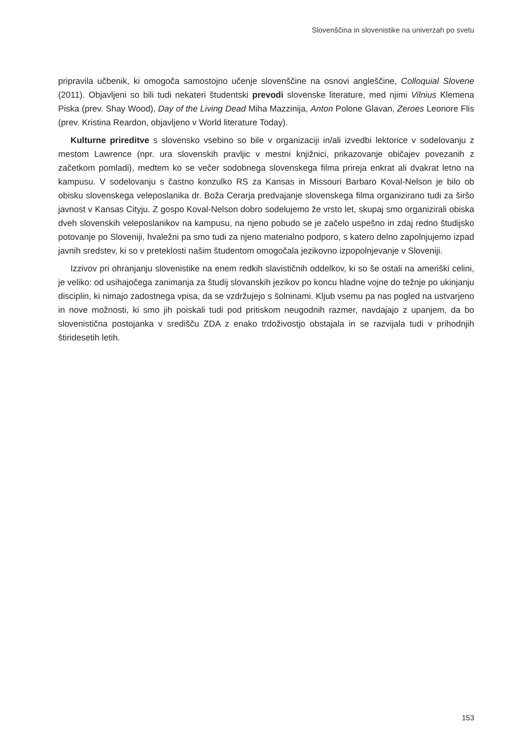Slovenščina in slovenistike na univerzah po svetu
pripravila učbenik, ki omogoča samostojno učenje slovenščine na osnovi angleščine, Colloquial Slovene (2011). Objavljeni so bili tudi nekateri študentski prevodi slovenske literature, med njimi Vilnius Klemena Piska (prev. Shay Wood), Day of the Living Dead Miha Mazzinija, Anton Polone Glavan, Zeroes Leonore Flis (prev. Kristina Reardon, objavljeno v World literature Today).
Kulturne prireditve s slovensko vsebino so bile v organizaciji in/ali izvedbi lektorice v sodelovanju z mestom Lawrence (npr. ura slovenskih pravljic v mestni knjižnici, prikazovanje običajev povezanih z začetkom pomladi), medtem ko se večer sodobnega slovenskega filma prireja enkrat ali dvakrat letno na kampusu. V sodelovanju s častno konzulko RS za Kansas in Missouri Barbaro Koval-Nelson je bilo ob obisku slovenskega veleposlanika dr. Boža Cerarja predvajanje slovenskega filma organizirano tudi za širšo javnost v Kansas Cityju. Z gospo Koval-Nelson dobro sodelujemo že vrsto let, skupaj smo organizirali obiska dveh slovenskih veleposlanikov na kampusu, na njeno pobudo se je začelo uspešno in zdaj redno študijsko potovanje po Sloveniji, hvaležni pa smo tudi za njeno materialno podporo, s katero delno zapolnjujemo izpad javnih sredstev, ki so v preteklosti našim študentom omogočala jezikovno izpopolnjevanje v Sloveniji.
Izzivov pri ohranjanju slovenistike na enem redkih slavističnih oddelkov, ki so še ostali na ameriški celini, je veliko: od usihajočega zanimanja za študij slovanskih jezikov po koncu hladne vojne do težnje po ukinjanju disciplin, ki nimajo zadostnega vpisa, da se vzdržujejo s šolninami. Kljub vsemu pa nas pogled na ustvarjeno in nove možnosti, ki smo jih poiskali tudi pod pritiskom neugodnih razmer, navdajajo z upanjem, da bo slovenistična postojanka v središču ZDA z enako trdoživostjo obstajala in se razvijala tudi v prihodnjih štiridesetih letih.
153